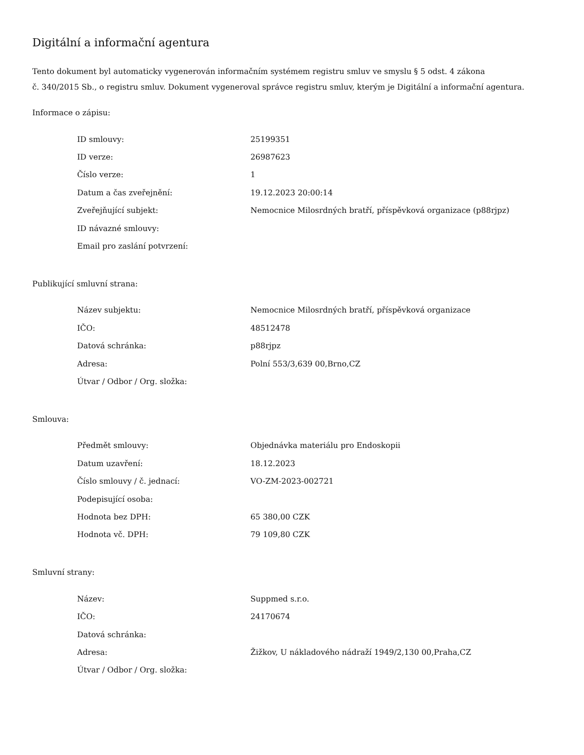Digitální a informační agentura
Tento dokument byl automaticky vygenerován informačním systémem registru smluv ve smyslu § 5 odst. 4 zákona
č. 340/2015 Sb., o registru smluv. Dokument vygeneroval správce registru smluv, kterým je Digitální a informační agentura.
Informace o zápisu:
| ID smlouvy: | 25199351 |
| ID verze: | 26987623 |
| Číslo verze: | 1 |
| Datum a čas zveřejnění: | 19.12.2023 20:00:14 |
| Zveřejňující subjekt: | Nemocnice Milosrdných bratří, příspěvková organizace (p88rjpz) |
| ID návazné smlouvy: | |
| Email pro zaslání potvrzení: | |
Publikující smluvní strana:
| Název subjektu: | Nemocnice Milosrdných bratří, příspěvková organizace |
| IČO: | 48512478 |
| Datová schránka: | p88rjpz |
| Adresa: | Polní 553/3,639 00,Brno,CZ |
| Útvar / Odbor / Org. složka: | |
Smlouva:
| Předmět smlouvy: | Objednávka materiálu pro Endoskopii |
| Datum uzavření: | 18.12.2023 |
| Číslo smlouvy / č. jednací: | VO-ZM-2023-002721 |
| Podepisující osoba: | |
| Hodnota bez DPH: | 65 380,00 CZK |
| Hodnota vč. DPH: | 79 109,80 CZK |
Smluvní strany:
| Název: | Suppmed s.r.o. |
| IČO: | 24170674 |
| Datová schránka: | |
| Adresa: | Žižkov, U nákladového nádraží 1949/2,130 00,Praha,CZ |
| Útvar / Odbor / Org. složka: | |